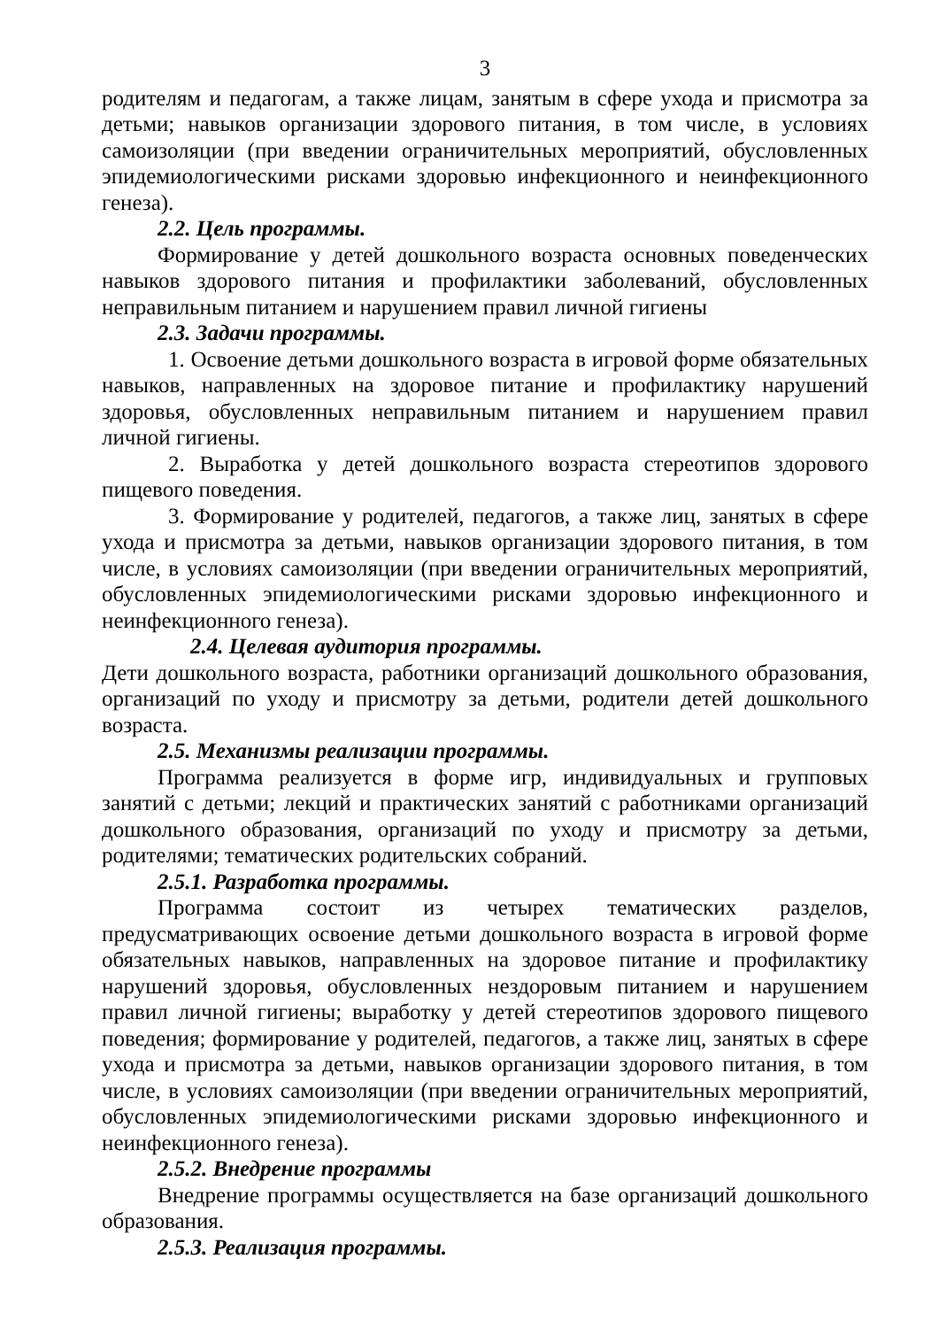3
родителям и педагогам, а также лицам, занятым в сфере ухода и присмотра за детьми; навыков организации здорового питания, в том числе, в условиях самоизоляции (при введении ограничительных мероприятий, обусловленных эпидемиологическими рисками здоровью инфекционного и неинфекционного генеза).
2.2. Цель программы.
Формирование у детей дошкольного возраста основных поведенческих навыков здорового питания и профилактики заболеваний, обусловленных неправильным питанием и нарушением правил личной гигиены
2.3. Задачи программы.
1. Освоение детьми дошкольного возраста в игровой форме обязательных навыков, направленных на здоровое питание и профилактику нарушений здоровья, обусловленных неправильным питанием и нарушением правил личной гигиены.
2. Выработка у детей дошкольного возраста стереотипов здорового пищевого поведения.
3. Формирование у родителей, педагогов, а также лиц, занятых в сфере ухода и присмотра за детьми, навыков организации здорового питания, в том числе, в условиях самоизоляции (при введении ограничительных мероприятий, обусловленных эпидемиологическими рисками здоровью инфекционного и неинфекционного генеза).
2.4. Целевая аудитория программы.
Дети дошкольного возраста, работники организаций дошкольного образования, организаций по уходу и присмотру за детьми, родители детей дошкольного возраста.
2.5. Механизмы реализации программы.
Программа реализуется в форме игр, индивидуальных и групповых занятий с детьми; лекций и практических занятий с работниками организаций дошкольного образования, организаций по уходу и присмотру за детьми, родителями; тематических родительских собраний.
2.5.1. Разработка программы.
Программа состоит из четырех тематических разделов, предусматривающих освоение детьми дошкольного возраста в игровой форме обязательных навыков, направленных на здоровое питание и профилактику нарушений здоровья, обусловленных нездоровым питанием и нарушением правил личной гигиены; выработку у детей стереотипов здорового пищевого поведения; формирование у родителей, педагогов, а также лиц, занятых в сфере ухода и присмотра за детьми, навыков организации здорового питания, в том числе, в условиях самоизоляции (при введении ограничительных мероприятий, обусловленных эпидемиологическими рисками здоровью инфекционного и неинфекционного генеза).
2.5.2. Внедрение программы
Внедрение программы осуществляется на базе организаций дошкольного образования.
2.5.3. Реализация программы.